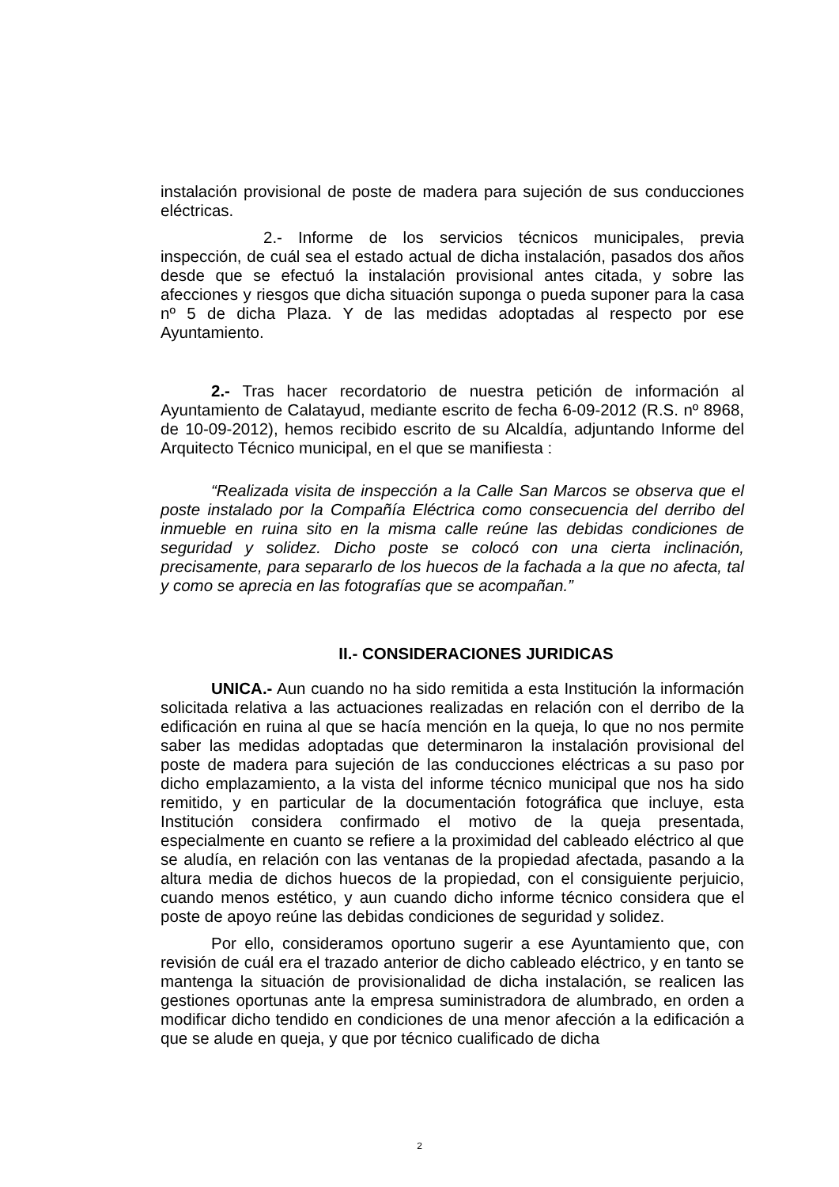instalación provisional de poste de madera para sujeción de sus conducciones eléctricas.
2.- Informe de los servicios técnicos municipales, previa inspección, de cuál sea el estado actual de dicha instalación, pasados dos años desde que se efectuó la instalación provisional antes citada, y sobre las afecciones y riesgos que dicha situación suponga o pueda suponer para la casa nº 5 de dicha Plaza. Y de las medidas adoptadas al respecto por ese Ayuntamiento.
2.- Tras hacer recordatorio de nuestra petición de información al Ayuntamiento de Calatayud, mediante escrito de fecha 6-09-2012 (R.S. nº 8968, de 10-09-2012), hemos recibido escrito de su Alcaldía, adjuntando Informe del Arquitecto Técnico municipal, en el que se manifiesta :
“Realizada visita de inspección a la Calle San Marcos se observa que el poste instalado por la Compañía Eléctrica como consecuencia del derribo del inmueble en ruina sito en la misma calle reúne las debidas condiciones de seguridad y solidez. Dicho poste se colocó con una cierta inclinación, precisamente, para separarlo de los huecos de la fachada a la que no afecta, tal y como se aprecia en las fotografías que se acompañan.”
II.- CONSIDERACIONES JURIDICAS
UNICA.- Aun cuando no ha sido remitida a esta Institución la información solicitada relativa a las actuaciones realizadas en relación con el derribo de la edificación en ruina al que se hacía mención en la queja, lo que no nos permite saber las medidas adoptadas que determinaron la instalación provisional del poste de madera para sujeción de las conducciones eléctricas a su paso por dicho emplazamiento, a la vista del informe técnico municipal que nos ha sido remitido, y en particular de la documentación fotográfica que incluye, esta Institución considera confirmado el motivo de la queja presentada, especialmente en cuanto se refiere a la proximidad del cableado eléctrico al que se aludía, en relación con las ventanas de la propiedad afectada, pasando a la altura media de dichos huecos de la propiedad, con el consiguiente perjuicio, cuando menos estético, y aun cuando dicho informe técnico considera que el poste de apoyo reúne las debidas condiciones de seguridad y solidez.
Por ello, consideramos oportuno sugerir a ese Ayuntamiento que, con revisión de cuál era el trazado anterior de dicho cableado eléctrico, y en tanto se mantenga la situación de provisionalidad de dicha instalación, se realicen las gestiones oportunas ante la empresa suministradora de alumbrado, en orden a modificar dicho tendido en condiciones de una menor afección a la edificación a que se alude en queja, y que por técnico cualificado de dicha
2